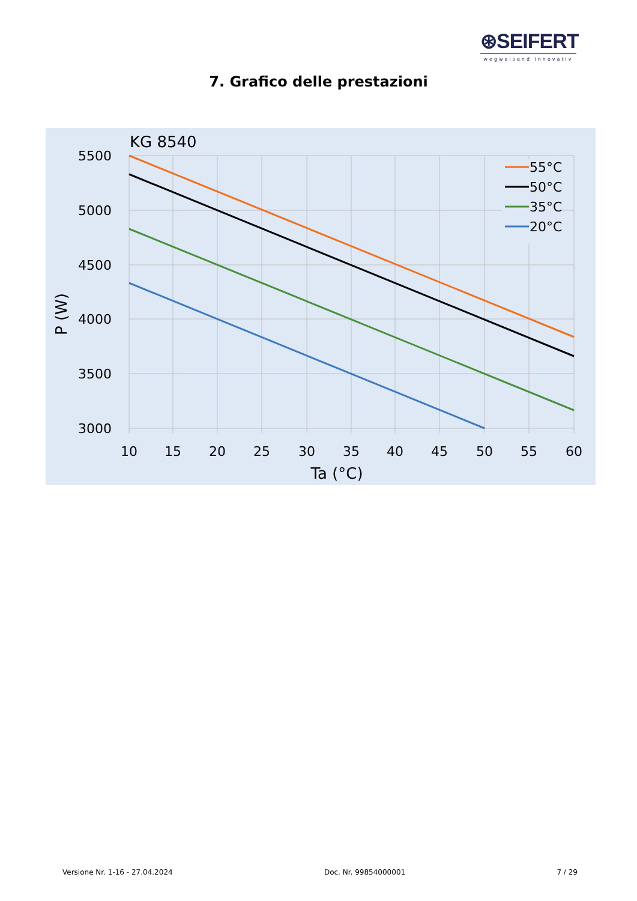⊛SEIFERT
wegweisend innovativ
7. Grafico delle prestazioni
KG 8540
5500
5000
4500
4000
3500
3000
10
15
20
25
30
35
40
45
50
55
60
Ta (°C)
P (W)
55°C
50°C
35°C
20°C
Versione Nr. 1-16 - 27.04.2024 Doc. Nr. 99854000001 7 / 29